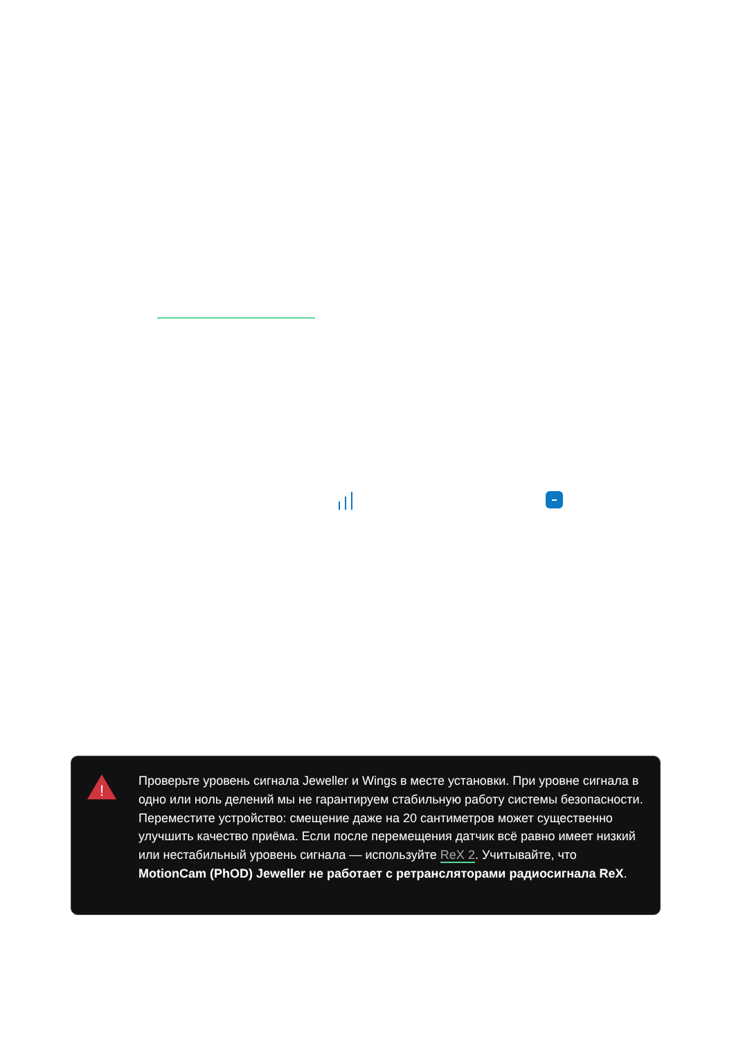!
Проверьте уровень сигнала Jeweller и Wings в месте установки. При уровне сигнала в одно или ноль делений мы не гарантируем стабильную работу системы безопасности. Переместите устройство: смещение даже на 20 сантиметров может существенно улучшить качество приёма. Если после перемещения датчик всё равно имеет низкий или нестабильный уровень сигнала — используйте ReX 2. Учитывайте, что MotionCam (PhOD) Jeweller не работает с ретрансляторами радиосигнала ReX.